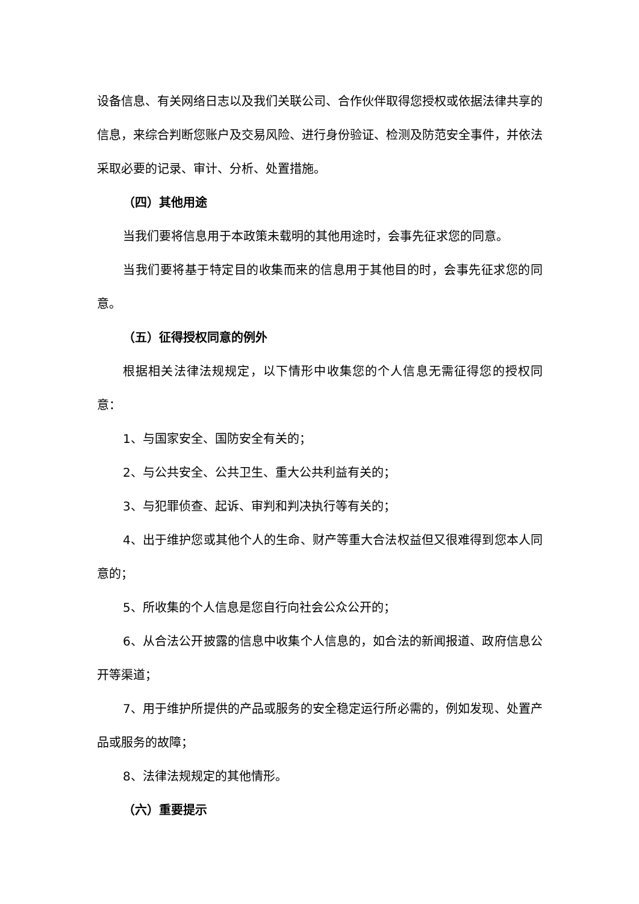设备信息、有关网络日志以及我们关联公司、合作伙伴取得您授权或依据法律共享的信息，来综合判断您账户及交易风险、进行身份验证、检测及防范安全事件，并依法采取必要的记录、审计、分析、处置措施。
（四）其他用途
当我们要将信息用于本政策未载明的其他用途时，会事先征求您的同意。
当我们要将基于特定目的收集而来的信息用于其他目的时，会事先征求您的同意。
（五）征得授权同意的例外
根据相关法律法规规定，以下情形中收集您的个人信息无需征得您的授权同意：
1、与国家安全、国防安全有关的；
2、与公共安全、公共卫生、重大公共利益有关的；
3、与犯罪侦查、起诉、审判和判决执行等有关的；
4、出于维护您或其他个人的生命、财产等重大合法权益但又很难得到您本人同意的；
5、所收集的个人信息是您自行向社会公众公开的；
6、从合法公开披露的信息中收集个人信息的，如合法的新闻报道、政府信息公开等渠道；
7、用于维护所提供的产品或服务的安全稳定运行所必需的，例如发现、处置产品或服务的故障；
8、法律法规规定的其他情形。
（六）重要提示